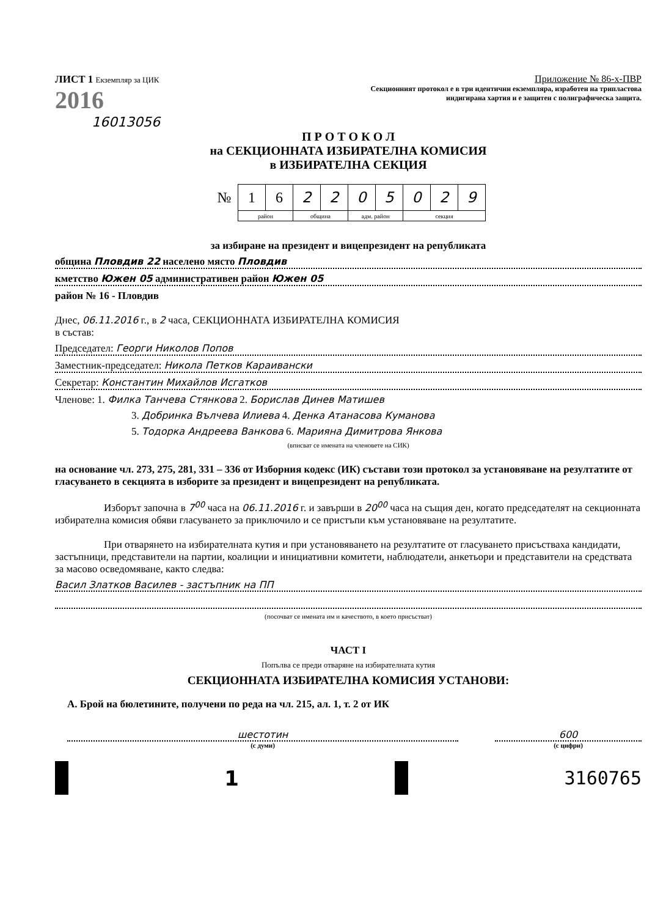ЛИСТ 1 Екземпляр за ЦИК
2016
Приложение № 86-х-ПВР
Секционният протокол е в три идентични екземпляра, изработен на трипластова индигирана хартия и е защитен с полиграфическа защита.
16013056
П Р О Т О К О Л
на СЕКЦИОННАТА ИЗБИРАТЕЛНА КОМИСИЯ
в ИЗБИРАТЕЛНА СЕКЦИЯ
| № | 1 | 6 | 2 | 2 | 0 | 5 | 0 | 2 | 9 |
| | район | | община | | адм. район | | секция | | |
за избиране на президент и вицепрезидент на републиката
община Пловдив 22 населено място Пловдив
кметство Южен 05 административен район Южен 05
район № 16 - Пловдив
Днес, 06.11.2016 г., в 2 часа, СЕКЦИОННАТА ИЗБИРАТЕЛНА КОМИСИЯ
в състав:
Председател: Георги Николов Попов
Заместник-председател: Никола Петков Караиванcки
Секретар: Константин Михайлов Исгатков
Членове: 1. Филка Танчева Стянкова 2. Борислав Динев Матишев
3. Добринка Вълчева Илиева 4. Денка Атанасова Куманова
5. Тодорка Андреева Ванкова 6. Марияна Димитрова Янкова
(вписват се имената на членовете на СИК)
на основание чл. 273, 275, 281, 331 – 336 от Изборния кодекс (ИК) състави този протокол за установяване на резултатите от гласуването в секцията в изборите за президент и вицепрезидент на републиката.
Изборът започна в 7<sup>00</sup> часа на 06.11.2016 г. и завърши в 20<sup>00</sup> часа на същия ден, когато председателят на секционната избирателна комисия обяви гласуването за приключило и се пристъпи към установяване на резултатите.
При отварянето на избирателната кутия и при установяването на резултатите от гласуването присъстваха кандидати, застъпници, представители на партии, коалиции и инициативни комитети, наблюдатели, анкетьори и представители на средствата за масово осведомяване, както следва:
Васил Златков Василев - застъпник на ПП
(посочват се имената им и качеството, в което присъстват)
ЧАСТ I
Попълва се преди отваряне на избирателната кутия
СЕКЦИОННАТА ИЗБИРАТЕЛНА КОМИСИЯ УСТАНОВИ:
А. Брой на бюлетините, получени по реда на чл. 215, ал. 1, т. 2 от ИК
шестотин
(с думи)
600
(с цифри)
1 3160765